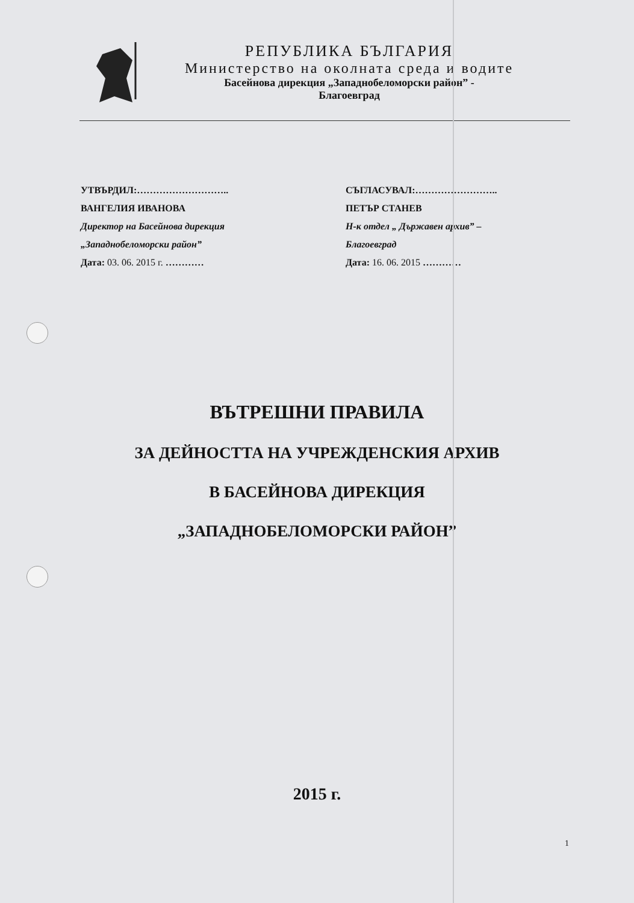РЕПУБЛИКА БЪЛГАРИЯ
Министерство на околната среда и водите
Басейнова дирекция „Западнобеломорски район” -
Благоевград
УТВЪРДИЛ:………………………..
ВАНГЕЛИЯ ИВАНОВА
Директор на Басейнова дирекция
„Западнобеломорски район”
Дата: 03. 06. 2015 г. …………
СЪГЛАСУВАЛ:……………………..
ПЕТЪР СТАНЕВ
Н-к отдел „ Държавен архив” –
Благоевград
Дата: 16. 06. 2015 …………
ВЪТРЕШНИ ПРАВИЛА
ЗА ДЕЙНОСТТА НА УЧРЕЖДЕНСКИЯ АРХИВ
В БАСЕЙНОВА ДИРЕКЦИЯ
„ЗАПАДНОБЕЛОМОРСКИ РАЙОН”
2015 г.
1